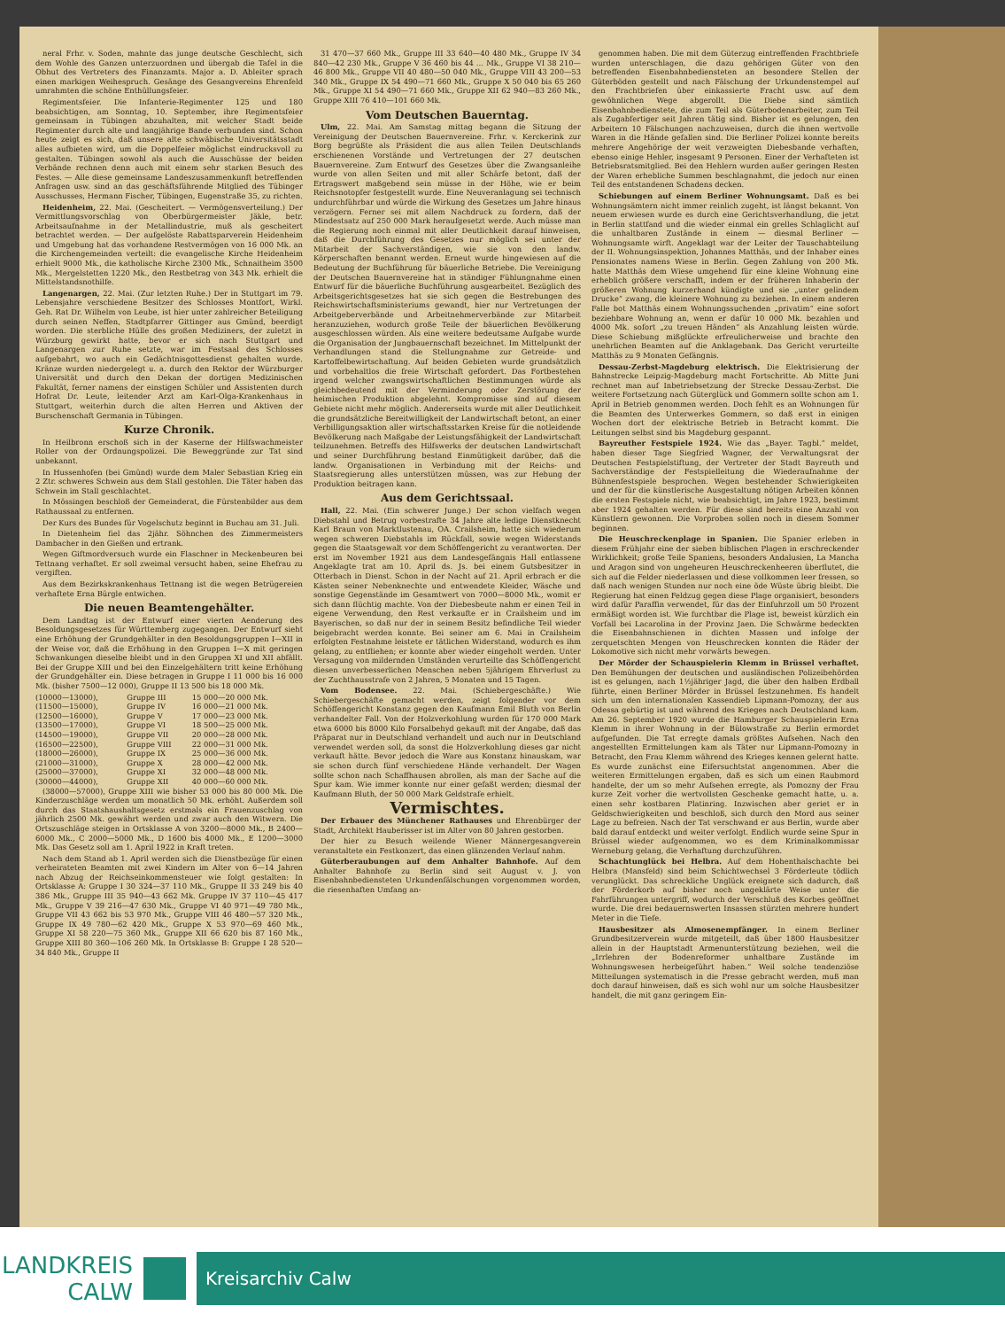neral Frhr. v. Soden, mahnte das junge deutsche Geschlecht, sich dem Wohle des Ganzen unterzuordnen und übergab die Tafel in die Obhut des Vertreters des Finanzamts. Major a. D. Ableiter sprach einen markigen Weihespruch. Gesänge des Gesangvereins Ehrenfeld umrahmten die schöne Enthüllungsfeier.
Regimentsfeier. Die Infanterie-Regimenter 125 und 180 beabsichtigen, am Sonntag, 10. September, ihre Regimentsfeier gemeinsam in Tübingen abzuhalten, mit welcher Stadt beide Regimenter durch alte und langjährige Bande verbunden sind. Schon heute zeigt es sich, daß unsere alte schwäbische Universitätsstadt alles aufbieten wird, um die Doppelfeier möglichst eindrucksvoll zu gestalten. Tübingen sowohl als auch die Ausschüsse der beiden Verbände rechnen denn auch mit einem sehr starken Besuch des Festes. — Alle diese gemeinsame Landeszusammenkunft betreffenden Anfragen usw. sind an das geschäftsführende Mitglied des Tübinger Ausschusses, Hermann Fischer, Tübingen, Eugenstraße 35, zu richten.
Heidenheim, 22. Mai. (Gescheitert. — Vermögensverteilung.) Der Vermittlungsvorschlag von Oberbürgermeister Jäkle, betr. Arbeitsaufnahme in der Metallindustrie, muß als gescheitert betrachtet werden. — Der aufgelöste Rabattsparverein Heidenheim und Umgebung hat das vorhandene Restvermögen von 16 000 Mk. an die Kirchengemeinden verteilt: die evangelische Kirche Heidenheim erhielt 9000 Mk., die katholische Kirche 2300 Mk., Schnaitheim 3500 Mk., Mergelstetten 1220 Mk., den Restbetrag von 343 Mk. erhielt die Mittelstandsnothilfe.
Langenargen, 22. Mai. (Zur letzten Ruhe.) Der in Stuttgart im 79. Lebensjahre verschiedene Besitzer des Schlosses Montfort, Wirkl. Geh. Rat Dr. Wilhelm von Leube, ist hier unter zahlreicher Beteiligung durch seinen Neffen, Stadtpfarrer Gittinger aus Gmünd, beerdigt worden. Die sterbliche Hülle des großen Mediziners, der zuletzt in Würzburg gewirkt hatte, bevor er sich nach Stuttgart und Langenargen zur Ruhe setzte, war im Festsaal des Schlosses aufgebahrt, wo auch ein Gedächtnisgottesdienst gehalten wurde. Kränze wurden niedergelegt u. a. durch den Rektor der Würzburger Universität und durch den Dekan der dortigen Medizinischen Fakultät, ferner namens der einstigen Schüler und Assistenten durch Hofrat Dr. Leute, leitender Arzt am Karl-Olga-Krankenhaus in Stuttgart, weiterhin durch die alten Herren und Aktiven der Burschenschaft Germania in Tübingen.
Kurze Chronik.
In Heilbronn erschoß sich in der Kaserne der Hilfswachmeister Roller von der Ordnungspolizei. Die Beweggründe zur Tat sind unbekannt.
In Hussenhofen (bei Gmünd) wurde dem Maler Sebastian Krieg ein 2 Ztr. schweres Schwein aus dem Stall gestohlen. Die Täter haben das Schwein im Stall geschlachtet.
In Mössingen beschloß der Gemeinderat, die Fürstenbilder aus dem Rathaussaal zu entfernen.
Der Kurs des Bundes für Vogelschutz beginnt in Buchau am 31. Juli.
In Dietenheim fiel das 2jähr. Söhnchen des Zimmermeisters Dambacher in den Gießen und ertrank.
Wegen Giftmordversuch wurde ein Flaschner in Meckenbeuren bei Tettnang verhaftet. Er soll zweimal versucht haben, seine Ehefrau zu vergiften.
Aus dem Bezirkskrankenhaus Tettnang ist die wegen Betrügereien verhaftete Erna Bürgle entwichen.
Die neuen Beamtengehälter.
Dem Landtag ist der Entwurf einer vierten Aenderung des Besoldungsgesetzes für Württemberg zugegangen. Der Entwurf sieht eine Erhöhung der Grundgehälter in den Besoldungsgruppen I—XII in der Weise vor, daß die Erhöhung in den Gruppen I—X mit geringen Schwankungen dieselbe bleibt und in den Gruppen XI und XII abfällt. Bei der Gruppe XIII und bei den Einzelgehältern tritt keine Erhöhung der Grundgehälter ein. Diese betragen in Gruppe I 11 000 bis 16 000 Mk. (bisher 7500—12 000), Gruppe II 13 500 bis 18 000 Mk.
| (10000—13000), | Gruppe III | 15 000—20 000 Mk. |
| (11500—15000), | Gruppe IV | 16 000—21 000 Mk. |
| (12500—16000), | Gruppe V | 17 000—23 000 Mk. |
| (13500—17000), | Gruppe VI | 18 500—25 000 Mk. |
| (14500—19000), | Gruppe VII | 20 000—28 000 Mk. |
| (16500—22500), | Gruppe VIII | 22 000—31 000 Mk. |
| (18000—26000), | Gruppe IX | 25 000—36 000 Mk. |
| (21000—31000), | Gruppe X | 28 000—42 000 Mk. |
| (25000—37000), | Gruppe XI | 32 000—48 000 Mk. |
| (30000—44000), | Gruppe XII | 40 000—60 000 Mk. |
(38000—57000), Gruppe XIII wie bisher 53 000 bis 80 000 Mk. Die Kinderzuschläge werden um monatlich 50 Mk. erhöht. Außerdem soll durch das Staatshaushaltsgesetz erstmals ein Frauenzuschlag von jährlich 2500 Mk. gewährt werden und zwar auch den Witwern. Die Ortszuschläge steigen in Ortsklasse A von 3200—8000 Mk., B 2400—6000 Mk., C 2000—5000 Mk., D 1600 bis 4000 Mk., E 1200—3000 Mk. Das Gesetz soll am 1. April 1922 in Kraft treten.
Nach dem Stand ab 1. April werden sich die Dienstbezüge für einen verheirateten Beamten mit zwei Kindern im Alter von 6—14 Jahren nach Abzug der Reichseinkommensteuer wie folgt gestalten: In Ortsklasse A: Gruppe I 30 324—37 110 Mk., Gruppe II 33 249 bis 40 386 Mk., Gruppe III 35 940—43 662 Mk. Gruppe IV 37 110—45 417 Mk., Gruppe V 39 216—47 630 Mk., Gruppe VI 40 971—49 780 Mk., Gruppe VII 43 662 bis 53 970 Mk., Gruppe VIII 46 480—57 320 Mk., Gruppe IX 49 780—62 420 Mk., Gruppe X 53 970—69 460 Mk., Gruppe XI 58 220—75 360 Mk., Gruppe XII 66 620 bis 87 160 Mk., Gruppe XIII 80 360—106 260 Mk. In Ortsklasse B: Gruppe I 28 520—34 840 Mk., Gruppe II
31 470—37 660 Mk., Gruppe III 33 640—40 480 Mk., Gruppe IV 34 840—42 230 Mk., Gruppe V 36 460 bis 44 … Mk., Gruppe VI 38 210—46 800 Mk., Gruppe VII 40 480—50 040 Mk., Gruppe VIII 43 200—53 340 Mk., Gruppe IX 54 490—71 660 Mk., Gruppe X 50 040 bis 65 260 Mk., Gruppe XI 54 490—71 660 Mk., Gruppe XII 62 940—83 260 Mk., Gruppe XIII 76 410—101 660 Mk.
Vom Deutschen Bauerntag.
Ulm, 22. Mai. Am Samstag mittag begann die Sitzung der Vereinigung der Deutschen Bauernvereine. Frhr. v. Kerckerink zur Borg begrüßte als Präsident die aus allen Teilen Deutschlands erschienenen Vorstände und Vertretungen der 27 deutschen Bauernvereine. Zum Entwurf des Gesetzes über die Zwangsanleihe wurde von allen Seiten und mit aller Schärfe betont, daß der Ertragswert maßgebend sein müsse in der Höhe, wie er beim Reichsnotopfer festgestellt wurde. Eine Neuveranlagung sei technisch undurchführbar und würde die Wirkung des Gesetzes um Jahre hinaus verzögern. Ferner sei mit allem Nachdruck zu fordern, daß der Mindestsatz auf 250 000 Mark heraufgesetzt werde. Auch müsse man die Regierung noch einmal mit aller Deutlichkeit darauf hinweisen, daß die Durchführung des Gesetzes nur möglich sei unter der Mitarbeit der Sachverständigen, wie sie von den landw. Körperschaften benannt werden. Erneut wurde hingewiesen auf die Bedeutung der Buchführung für bäuerliche Betriebe. Die Vereinigung der Deutschen Bauernvereine hat in ständiger Fühlungnahme einen Entwurf für die bäuerliche Buchführung ausgearbeitet. Bezüglich des Arbeitsgerichtsgesetzes hat sie sich gegen die Bestrebungen des Reichswirtschaftsministeriums gewandt, hier nur Vertretungen der Arbeitgeberverbände und Arbeitnehmerverbände zur Mitarbeit heranzuziehen, wodurch große Teile der bäuerlichen Bevölkerung ausgeschlossen würden. Als eine weitere bedeutsame Aufgabe wurde die Organisation der Jungbauernschaft bezeichnet. Im Mittelpunkt der Verhandlungen stand die Stellungnahme zur Getreide- und Kartoffelbewirtschaftung. Auf beiden Gebieten wurde grundsätzlich und vorbehaltlos die freie Wirtschaft gefordert. Das Fortbestehen irgend welcher zwangswirtschaftlichen Bestimmungen würde als gleichbedeutend mit der Verminderung oder Zerstörung der heimischen Produktion abgelehnt. Kompromisse sind auf diesem Gebiete nicht mehr möglich. Andererseits wurde mit aller Deutlichkeit die grundsätzliche Bereitwilligkeit der Landwirtschaft betont, an einer Verbilligungsaktion aller wirtschaftsstarken Kreise für die notleidende Bevölkerung nach Maßgabe der Leistungsfähigkeit der Landwirtschaft teilzunehmen. Betreffs des Hilfswerks der deutschen Landwirtschaft und seiner Durchführung bestand Einmütigkeit darüber, daß die landw. Organisationen in Verbindung mit der Reichs- und Staatsregierung alles unterstützen müssen, was zur Hebung der Produktion beitragen kann.
Aus dem Gerichtssaal.
Hall, 22. Mai. (Ein schwerer Junge.) Der schon vielfach wegen Diebstahl und Betrug vorbestrafte 34 Jahre alte ledige Dienstknecht Karl Braun von Marktlustenau, OA. Crailsheim, hatte sich wiederum wegen schweren Diebstahls im Rückfall, sowie wegen Widerstands gegen die Staatsgewalt vor dem Schöffengericht zu verantworten. Der erst im November 1921 aus dem Landesgefängnis Hall entlassene Angeklagte trat am 10. April ds. Js. bei einem Gutsbesitzer in Otterbach in Dienst. Schon in der Nacht auf 21. April erbrach er die Kästen seiner Nebenknechte und entwendete Kleider, Wäsche und sonstige Gegenstände im Gesamtwert von 7000—8000 Mk., womit er sich dann flüchtig machte. Von der Diebesbeute nahm er einen Teil in eigene Verwendung, den Rest verkaufte er in Crailsheim und im Bayerischen, so daß nur der in seinem Besitz befindliche Teil wieder beigebracht werden konnte. Bei seiner am 6. Mai in Crailsheim erfolgten Festnahme leistete er tätlichen Widerstand, wodurch es ihm gelang, zu entfliehen; er konnte aber wieder eingeholt werden. Unter Versagung von mildernden Umständen verurteilte das Schöffengericht diesen unverbesserlichen Menschen neben 5jährigem Ehrverlust zu der Zuchthausstrafe von 2 Jahren, 5 Monaten und 15 Tagen.
Vom Bodensee. 22. Mai. (Schiebergeschäfte.) Wie Schiebergeschäfte gemacht werden, zeigt folgender vor dem Schöffengericht Konstanz gegen den Kaufmann Emil Bluth von Berlin verhandelter Fall. Von der Holzverkohlung wurden für 170 000 Mark etwa 6000 bis 8000 Kilo Forsalbehyd gekauft mit der Angabe, daß das Präparat nur in Deutschland verhandelt und auch nur in Deutschland verwendet werden soll, da sonst die Holzverkohlung dieses gar nicht verkauft hätte. Bevor jedoch die Ware aus Konstanz hinauskam, war sie schon durch fünf verschiedene Hände verhandelt. Der Wagen sollte schon nach Schaffhausen abrollen, als man der Sache auf die Spur kam. Wie immer konnte nur einer gefaßt werden; diesmal der Kaufmann Bluth, der 50 000 Mark Geldstrafe erhielt.
Vermischtes.
Der Erbauer des Münchener Rathauses und Ehrenbürger der Stadt, Architekt Hauberisser ist im Alter von 80 Jahren gestorben.
Der hier zu Besuch weilende Wiener Männergesangverein veranstaltete ein Festkonzert, das einen glänzenden Verlauf nahm.
Güterberaubungen auf dem Anhalter Bahnhofe. Auf dem Anhalter Bahnhofe zu Berlin sind seit August v. J. von Eisenbahnbediensteten Urkundenfälschungen vorgenommen worden, die riesenhaften Umfang an-
genommen haben. Die mit dem Güterzug eintreffenden Frachtbriefe wurden unterschlagen, die dazu gehörigen Güter von den betreffenden Eisenbahnbediensteten an besondere Stellen der Güterböden gestellt und nach Fälschung der Urkundenstempel auf den Frachtbriefen über einkassierte Fracht usw. auf dem gewöhnlichen Wege abgerollt. Die Diebe sind sämtlich Eisenbahnbedienstete, die zum Teil als Güterbodenarbeiter, zum Teil als Zugabfertiger seit Jahren tätig sind. Bisher ist es gelungen, den Arbeitern 10 Fälschungen nachzuweisen, durch die ihnen wertvolle Waren in die Hände gefallen sind. Die Berliner Polizei konnte bereits mehrere Angehörige der weit verzweigten Diebesbande verhaften, ebenso einige Hehler, insgesamt 9 Personen. Einer der Verhafteten ist Betriebsratsmitglied. Bei den Hehlern wurden außer geringen Resten der Waren erhebliche Summen beschlagnahmt, die jedoch nur einen Teil des entstandenen Schadens decken.
Schiebungen auf einem Berliner Wohnungsamt. Daß es bei Wohnungsämtern nicht immer reinlich zugeht, ist längst bekannt. Von neuem erwiesen wurde es durch eine Gerichtsverhandlung, die jetzt in Berlin stattfand und die wieder einmal ein grelles Schlaglicht auf die unhaltbaren Zustände in einem — diesmal Berliner — Wohnungsamte wirft. Angeklagt war der Leiter der Tauschabteilung der II. Wohnungsinspektion, Johannes Matthäs, und der Inhaber eines Pensionates namens Wiese in Berlin. Gegen Zahlung von 200 Mk. hatte Matthäs dem Wiese umgehend für eine kleine Wohnung eine erheblich größere verschafft, indem er der früheren Inhaberin der größeren Wohnung kurzerhand kündigte und sie „unter gelindem Drucke“ zwang, die kleinere Wohnung zu beziehen. In einem anderen Falle bot Matthäs einem Wohnungssuchenden „privatim“ eine sofort beziehbare Wohnung an, wenn er dafür 10 000 Mk. bezahlen und 4000 Mk. sofort „zu treuen Händen“ als Anzahlung leisten würde. Diese Schiebung mißglückte erfreulicherweise und brachte den unehrlichen Beamten auf die Anklagebank. Das Gericht verurteilte Matthäs zu 9 Monaten Gefängnis.
Dessau-Zerbst-Magdeburg elektrisch. Die Elektrisierung der Bahnstrecke Leipzig-Magdeburg macht Fortschritte. Ab Mitte Juni rechnet man auf Inbetriebsetzung der Strecke Dessau-Zerbst. Die weitere Fortsetzung nach Güterglück und Gommern sollte schon am 1. April in Betrieb genommen werden. Doch fehlt es an Wohnungen für die Beamten des Unterwerkes Gommern, so daß erst in einigen Wochen dort der elektrische Betrieb in Betracht kommt. Die Leitungen selbst sind bis Magdeburg gespannt.
Bayreuther Festspiele 1924. Wie das „Bayer. Tagbl.“ meldet, haben dieser Tage Siegfried Wagner, der Verwaltungsrat der Deutschen Festspielstiftung, der Vertreter der Stadt Bayreuth und Sachverständige der Festspielleitung die Wiederaufnahme der Bühnenfestspiele besprochen. Wegen bestehender Schwierigkeiten und der für die künstlerische Ausgestaltung nötigen Arbeiten können die ersten Festspiele nicht, wie beabsichtigt, im Jahre 1923, bestimmt aber 1924 gehalten werden. Für diese sind bereits eine Anzahl von Künstlern gewonnen. Die Vorproben sollen noch in diesem Sommer beginnen.
Die Heuschreckenplage in Spanien. Die Spanier erleben in diesem Frühjahr eine der sieben biblischen Plagen in erschreckender Wirklichkeit; große Teile Spaniens, besonders Andalusien, La Mancha und Aragon sind von ungeheuren Heuschreckenheeren überflutet, die sich auf die Felder niederlassen und diese vollkommen leer fressen, so daß nach wenigen Stunden nur noch eine öde Wüste übrig bleibt. Die Regierung hat einen Feldzug gegen diese Plage organisiert, besonders wird dafür Paraffin verwendet, für das der Einfuhrzoll um 50 Prozent ermäßigt worden ist. Wie furchtbar die Plage ist, beweist kürzlich ein Vorfall bei Lacarolina in der Provinz Jaen. Die Schwärme bedeckten die Eisenbahnschienen in dichten Massen und infolge der zerquetschten Mengen von Heuschrecken konnten die Räder der Lokomotive sich nicht mehr vorwärts bewegen.
Der Mörder der Schauspielerin Klemm in Brüssel verhaftet. Den Bemühungen der deutschen und ausländischen Polizeibehörden ist es gelungen, nach 1½jähriger Jagd, die über den halben Erdball führte, einen Berliner Mörder in Brüssel festzunehmen. Es handelt sich um den internationalen Kassendieb Lipmann-Pomozny, der aus Odessa gebürtig ist und während des Krieges nach Deutschland kam. Am 26. September 1920 wurde die Hamburger Schauspielerin Erna Klemm in ihrer Wohnung in der Bülowstraße zu Berlin ermordet aufgefunden. Die Tat erregte damals größtes Aufsehen. Nach den angestellten Ermittelungen kam als Täter nur Lipmann-Pomozny in Betracht, den Frau Klemm während des Krieges kennen gelernt hatte. Es wurde zunächst eine Eifersuchtstat angenommen. Aber die weiteren Ermittelungen ergaben, daß es sich um einen Raubmord handelte, der um so mehr Aufsehen erregte, als Pomozny der Frau kurze Zeit vorher die wertvollsten Geschenke gemacht hatte, u. a. einen sehr kostbaren Platinring. Inzwischen aber geriet er in Geldschwierigkeiten und beschloß, sich durch den Mord aus seiner Lage zu befreien. Nach der Tat verschwand er aus Berlin, wurde aber bald darauf entdeckt und weiter verfolgt. Endlich wurde seine Spur in Brüssel wieder aufgenommen, wo es dem Kriminalkommissar Werneburg gelang, die Verhaftung durchzuführen.
Schachtunglück bei Helbra. Auf dem Hohenthalschachte bei Helbra (Mansfeld) sind beim Schichtwechsel 3 Förderleute tödlich verunglückt. Das schreckliche Unglück ereignete sich dadurch, daß der Förderkorb auf bisher noch ungeklärte Weise unter die Fahrführungen untergriff, wodurch der Verschluß des Korbes geöffnet wurde. Die drei bedauernswerten Insassen stürzten mehrere hundert Meter in die Tiefe.
Hausbesitzer als Almosenempfänger. In einem Berliner Grundbesitzerverein wurde mitgeteilt, daß über 1800 Hausbesitzer allein in der Hauptstadt Armenunterstützung beziehen, weil die „Irrlehren der Bodenreformer unhaltbare Zustände im Wohnungswesen herbeigeführt haben.“ Weil solche tendenziöse Mitteilungen systematisch in die Presse gebracht werden, muß man doch darauf hinweisen, daß es sich wohl nur um solche Hausbesitzer handelt, die mit ganz geringem Ein-
LANDKREIS
CALW
Kreisarchiv Calw